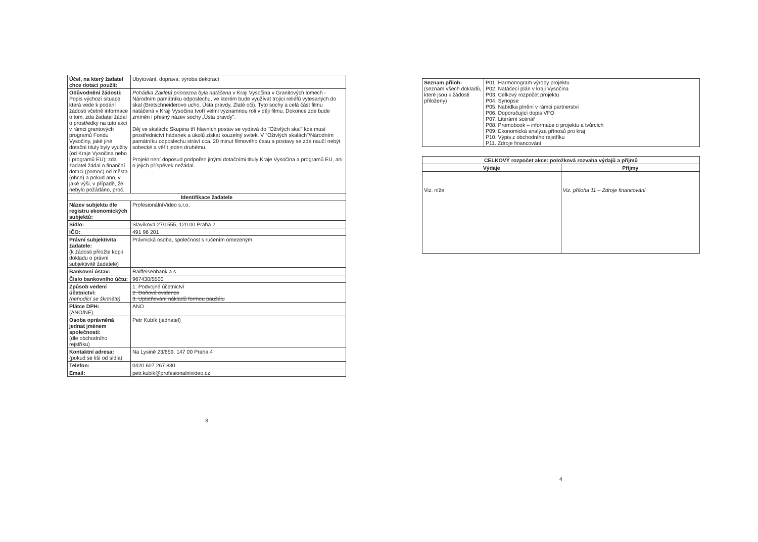| Účel, na který žadatel chce dotaci použít: | Ubytování, doprava, výroba dekorací |
| Odůvodnění žádosti: Popis výchozí situace, která vede k podání žádosti včetně informace o tom, zda žadatel žádal o prostředky na tuto akci v rámci grantových programů Fondu Vysočiny, jaké jiné dotační tituly byly využity (od Kraje Vysočina nebo i programů EU); zda žadatel žádal o finanční dotaci (pomoc) od města (obce) a pokud ano, v jaké výši, v případě, že nebylo požádáno, proč. | Pohádka Zakletá princezna byla natáčena v Kraji Vysočina v Granitových lomech - Národním památníku odposlechu, ve kterém bude využívat trojici reliéfů vytesaných do skal (Bretschneiderovo ucho, Ústa pravdy, Zlaté oči). Tyto sochy a celá část filmu natáčená v Kraji Vysočina tvoří velmi významnou roli v ději filmu. Dokonce zde bude zmíněn i přesný název sochy „Ústa pravdy". Děj ve skalách: Skupina tří hlavních postav se vydává do "Oživlých skal" kde musí prostřednictví hádanek a úkolů získat kouzelný svitek. V "Oživlých skalách"/Národním památníku odposlechu stráví cca. 20 minut filmového času a postavy se zde naučí nebýt sobecké a věřit jeden druhému. Projekt není doposud podpořen jinými dotačními tituly Kraje Vysočina a programů EU, ani o jejich příspěvek nežádal. |
| Identifikace žadatele | |
| Název subjektu dle registru ekonomických subjektů: | ProfesionálníVideo s.r.o. |
| Sídlo: | Slavíkova 27/1555, 120 00 Praha 2 |
| IČO: | 491 96 201 |
| Právní subjektivita žadatele: (k žádosti přiložte kopii dokladu o právní subjektivitě žadatele) | Právnická osoba, společnost s ručením omezeným |
| Bankovní ústav: | Raiffeisenbank a.s. |
| Číslo bankovního účtu: | 967430/5500 |
| Způsob vedení účetnictví: (nehodící se škrtněte) | 1. Podvojné účetnictví 2. Daňová evidence 3. Uplatňování nákladů formou paušálu |
| Plátce DPH: (ANO/NE) | ANO |
| Osoba oprávněná jednat jménem společnosti: (dle obchodního rejstříku) | Petr Kubík (jednatel) |
| Kontaktní adresa: (pokud se liší od sídla) | Na Lysině 23/659, 147 00 Praha 4 |
| Telefon: | 0420 607 267 830 |
| Email: | petr.kubik@profesionalnivideo.cz |
3
| Seznam příloh: (seznam všech dokladů, které jsou k žádosti přiloženy) | P01. Harmonogram výroby projektu P02. Natáčecí plán v kraji Vysočina P03. Celkový rozpočet projektu P04. Synopse P05. Nabídka plnění v rámci partnerství P06. Doporučující dopis VFO P07. Literární scénář P08. Promobook – informace o projektu a tvůrcích P09. Ekonomická analýza přínosů pro kraj P10. Výpis z obchodního rejstříku P11. Zdroje financování |
| CELKOVÝ rozpočet akce: položková rozvaha výdajů a příjmů | |
| --- | --- |
| Výdaje | Příjmy |
| Viz. níže | Viz. příloha 11 – Zdroje financování |
4